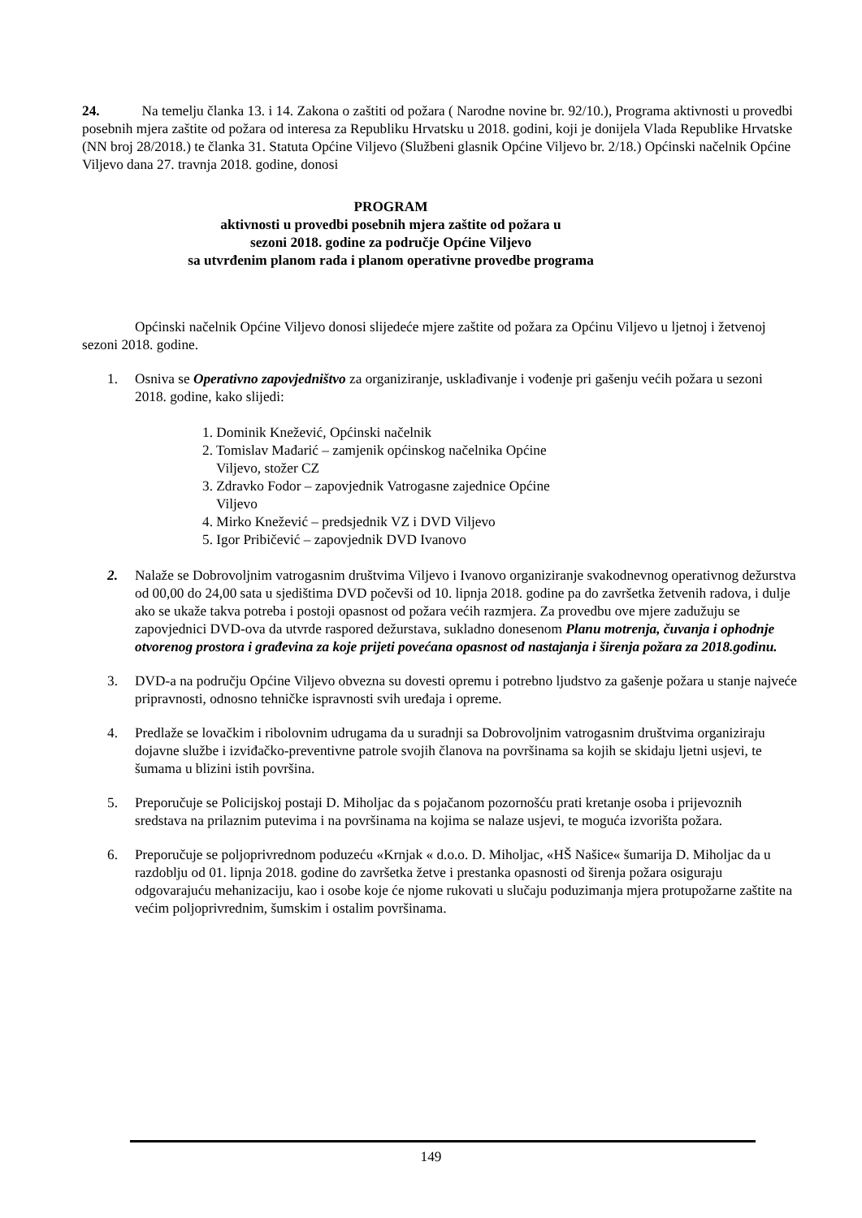24. Na temelju članka 13. i 14. Zakona o zaštiti od požara ( Narodne novine br. 92/10.), Programa aktivnosti u provedbi posebnih mjera zaštite od požara od interesa za Republiku Hrvatsku u 2018. godini, koji je donijela Vlada Republike Hrvatske (NN broj 28/2018.) te članka 31. Statuta Općine Viljevo (Službeni glasnik Općine Viljevo br. 2/18.) Općinski načelnik Općine Viljevo dana 27. travnja 2018. godine, donosi
PROGRAM
aktivnosti u provedbi posebnih mjera zaštite od požara u
sezoni 2018. godine za područje Općine Viljevo
sa utvrđenim planom rada i planom operativne provedbe programa
Općinski načelnik Općine Viljevo donosi slijedeće mjere zaštite od požara za Općinu Viljevo u ljetnoj i žetvenoj sezoni 2018. godine.
1. Osniva se Operativno zapovjedništvo za organiziranje, usklađivanje i vođenje pri gašenju većih požara u sezoni 2018. godine, kako slijedi:
1. Dominik Knežević, Općinski načelnik
2. Tomislav Mađarić – zamjenik općinskog načelnika Općine
Viljevo, stožer CZ
3. Zdravko Fodor – zapovjednik Vatrogasne zajednice Općine
Viljevo
4. Mirko Knežević – predsjednik VZ i DVD Viljevo
5. Igor Pribičević – zapovjednik DVD Ivanovo
2. Nalaže se Dobrovoljnim vatrogasnim društvima Viljevo i Ivanovo organiziranje svakodnevnog operativnog dežurstva od 00,00 do 24,00 sata u sjedištima DVD počevši od 10. lipnja 2018. godine pa do završetka žetvenih radova, i dulje ako se ukaže takva potreba i postoji opasnost od požara većih razmjera. Za provedbu ove mjere zadužuju se zapovjednici DVD-ova da utvrde raspored dežurstava, sukladno donesenom Planu motrenja, čuvanja i ophodnje otvorenog prostora i građevina za koje prijeti povećana opasnost od nastajanja i širenja požara za 2018.godinu.
3. DVD-a na području Općine Viljevo obvezna su dovesti opremu i potrebno ljudstvo za gašenje požara u stanje najveće pripravnosti, odnosno tehničke ispravnosti svih uređaja i opreme.
4. Predlaže se lovačkim i ribolovnim udrugama da u suradnji sa Dobrovoljnim vatrogasnim društvima organiziraju dojavne službe i izviđačko-preventivne patrole svojih članova na površinama sa kojih se skidaju ljetni usjevi, te šumama u blizini istih površina.
5. Preporučuje se Policijskoj postaji D. Miholjac da s pojačanom pozornošću prati kretanje osoba i prijevoznih sredstava na prilaznim putevima i na površinama na kojima se nalaze usjevi, te moguća izvorišta požara.
6. Preporučuje se poljoprivrednom poduzeću «Krnjak « d.o.o. D. Miholjac, «HŠ Našice« šumarija D. Miholjac da u razdoblju od 01. lipnja 2018. godine do završetka žetve i prestanka opasnosti od širenja požara osiguraju odgovarajuću mehanizaciju, kao i osobe koje će njome rukovati u slučaju poduzimanja mjera protupožarne zaštite na većim poljoprivrednim, šumskim i ostalim površinama.
149